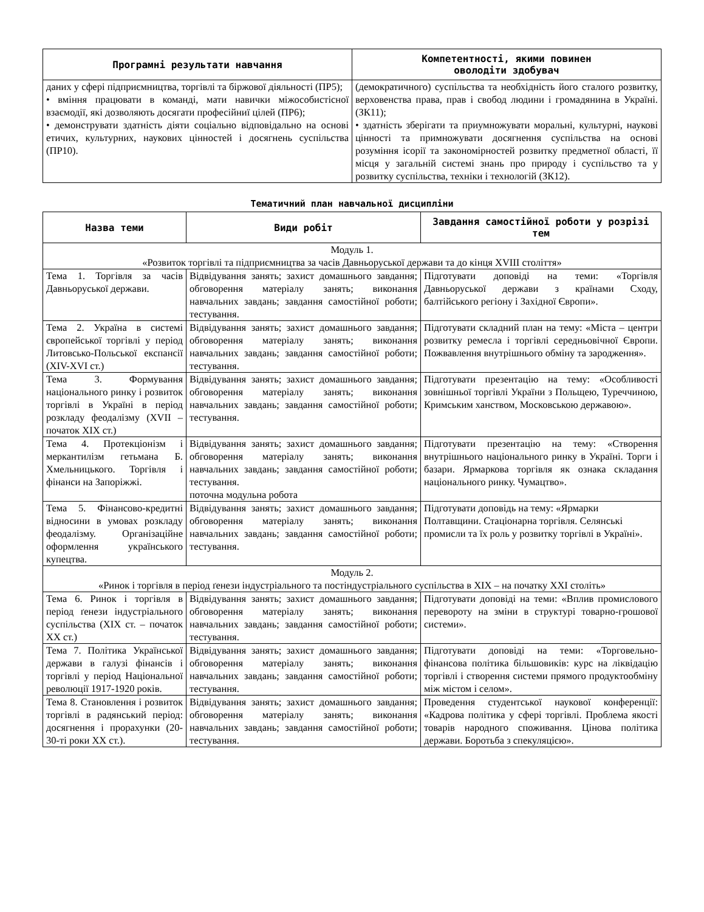| Програмні результати навчання | Компетентності, якими повинен оволодіти здобувач |
| --- | --- |
| даних у сфері підприємництва, торгівлі та біржової діяльності (ПР5); • вміння працювати в команді, мати навички міжособистісної взаємодії, які дозволяють досягати професійниї цілей (ПР6); • демонструвати здатність діяти соціально відповідально на основі етичих, культурних, наукових цінностей і досягнень суспільства (ПР10). | (демократичного) суспільства та необхідність його сталого розвитку, верховенства права, прав і свобод людини і громадянина в Україні. (ЗК11); • здатність зберігати та приумножувати моральні, культурні, наукові цінності та примножувати досягнення суспільства на основі розуміння ісорії та закономірностей розвитку предметної області, її місця у загальній системі знань про природу і суспільство та у розвитку суспільства, техніки і технологій (ЗК12). |
Тематичний план навчальної дисципліни
| Назва теми | Види робіт | Завдання самостійної роботи у розрізі тем |
| --- | --- | --- |
| Модуль 1. «Розвиток торгівлі та підприємництва за часів Давньоруської держави та до кінця XVIII століття» | | |
| Тема 1. Торгівля за часів Давньоруської держави. | Відвідування занять; захист домашнього завдання; обговорення матеріалу занять; виконання навчальних завдань; завдання самостійної роботи; тестування. | Підготувати доповіді на теми: «Торгівля Давньоруської держави з країнами Сходу, балтійського регіону і Західної Європи». |
| Тема 2. Україна в системі європейської торгівлі у період Литовсько-Польської експансії (XIV-XVI ст.) | Відвідування занять; захист домашнього завдання; обговорення матеріалу занять; виконання навчальних завдань; завдання самостійної роботи; тестування. | Підготувати складний план на тему: «Міста – центри розвитку ремесла і торгівлі середньовічної Європи. Пожвавлення внутрішнього обміну та зародження». |
| Тема 3. Формування національного ринку і розвиток торгівлі в Україні в період розкладу феодалізму (XVII – початок XIX ст.) | Відвідування занять; захист домашнього завдання; обговорення матеріалу занять; виконання навчальних завдань; завдання самостійної роботи; тестування. | Підготувати презентацію на тему: «Особливості зовнішньої торгівлі України з Польщею, Туреччиною, Кримським ханством, Московською державою». |
| Тема 4. Протекціонізм і меркантилізм гетьмана Б. Хмельницького. Торгівля і фінанси на Запоріжжі. | Відвідування занять; захист домашнього завдання; обговорення матеріалу занять; виконання навчальних завдань; завдання самостійної роботи; тестування. поточна модульна робота | Підготувати презентацію на тему: «Створення внутрішнього національного ринку в Україні. Торги і базари. Ярмаркова торгівля як ознака складання національного ринку. Чумацтво». |
| Тема 5. Фінансово-кредитні відносини в умовах розкладу феодалізму. Організаційне оформлення українського купецтва. | Відвідування занять; захист домашнього завдання; обговорення матеріалу занять; виконання навчальних завдань; завдання самостійної роботи; тестування. | Підготувати доповідь на тему: «Ярмарки Полтавщини. Стаціонарна торгівля. Селянські промисли та їх роль у розвитку торгівлі в Україні». |
| Модуль 2. «Ринок і торгівля в період ґенези індустріального та постіндустріального суспільства в XIX – на початку XXI століть» | | |
| Тема 6. Ринок і торгівля в період ґенези індустріального суспільства (XIX ст. – початок XX ст.) | Відвідування занять; захист домашнього завдання; обговорення матеріалу занять; виконання навчальних завдань; завдання самостійної роботи; тестування. | Підготувати доповіді на теми: «Вплив промислового перевороту на зміни в структурі товарно-грошової системи». |
| Тема 7. Політика Української держави в галузі фінансів і торгівлі у період Національної революції 1917-1920 років. | Відвідування занять; захист домашнього завдання; обговорення матеріалу занять; виконання навчальних завдань; завдання самостійної роботи; тестування. | Підготувати доповіді на теми: «Торговельно-фінансова політика більшовиків: курс на ліквідацію торгівлі і створення системи прямого продуктообміну між містом і селом». |
| Тема 8. Становлення і розвиток торгівлі в радянський період: досягнення і прорахунки (20-30-ті роки XX ст.). | Відвідування занять; захист домашнього завдання; обговорення матеріалу занять; виконання навчальних завдань; завдання самостійної роботи; тестування. | Проведення студентської наукової конференції: «Кадрова політика у сфері торгівлі. Проблема якості товарів народного споживання. Цінова політика держави. Боротьба з спекуляцією». |